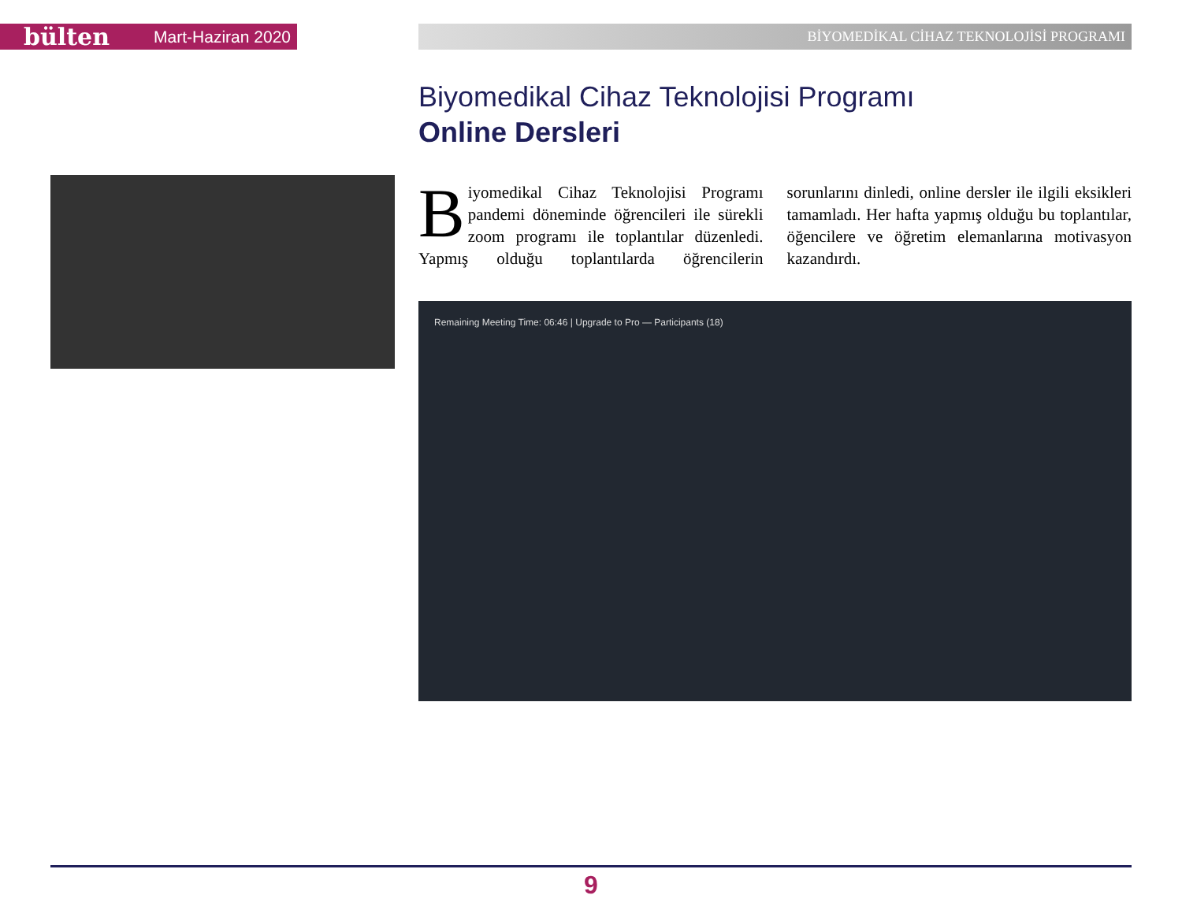bülten Mart-Haziran 2020
BİYOMEDİKAL CİHAZ TEKNOLOJİSİ PROGRAMI
Biyomedikal Cihaz Teknolojisi Programı
Online Dersleri
Biyomedikal Cihaz Teknolojisi Programı pandemi döneminde öğrencileri ile sürekli zoom programı ile toplantılar düzenledi. Yapmış olduğu toplantılarda öğrencilerin sorunlarını dinledi, online dersler ile ilgili eksikleri tamamladı. Her hafta yapmış olduğu bu toplantılar, öğencilere ve öğretim elemanlarına motivasyon kazandırdı.
Remaining Meeting Time: 06:46 | Upgrade to Pro — Participants (18)
9